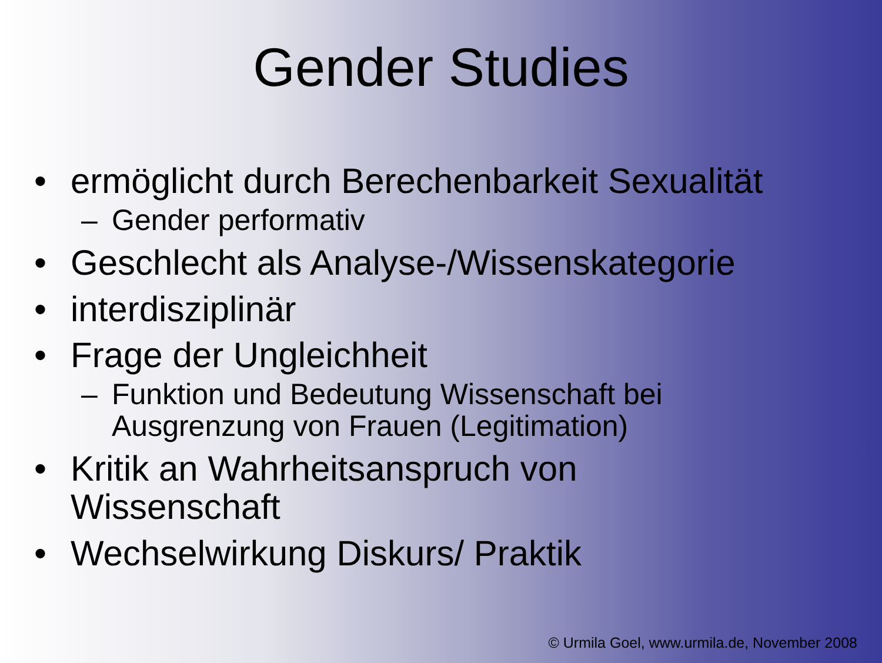Gender Studies
• ermöglicht durch Berechenbarkeit Sexualität
– Gender performativ
• Geschlecht als Analyse-/Wissenskategorie
• interdisziplinär
• Frage der Ungleichheit
– Funktion und Bedeutung Wissenschaft bei
Ausgrenzung von Frauen (Legitimation)
• Kritik an Wahrheitsanspruch von
Wissenschaft
• Wechselwirkung Diskurs/ Praktik
© Urmila Goel, www.urmila.de, November 2008